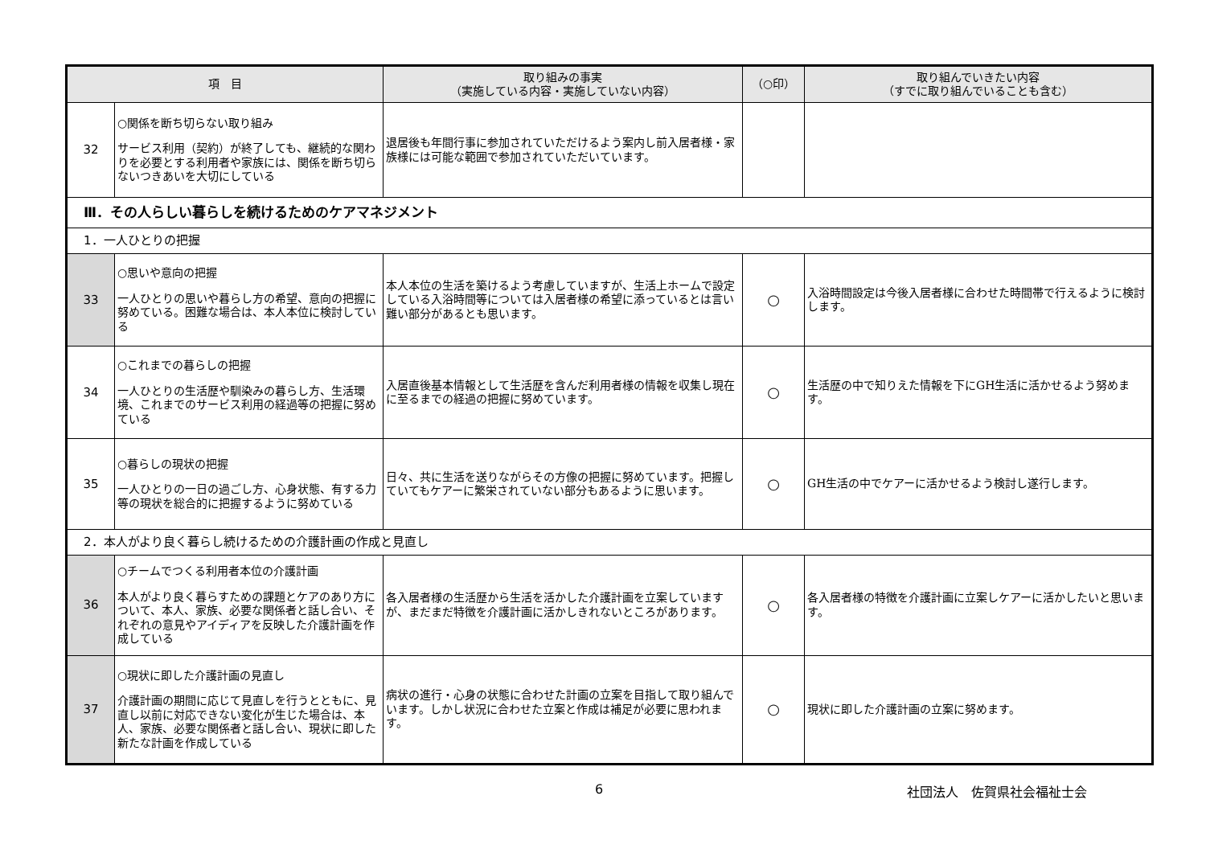| 項 目 | | 取り組みの事実 （実施している内容・実施していない内容） | （○印） | 取り組んでいきたい内容 （すでに取り組んでいることも含む） |
| --- | --- | --- | --- | --- |
| 32 | ○関係を断ち切らない取り組み サービス利用（契約）が終了しても、継続的な関わりを必要とする利用者や家族には、関係を断ち切らないつきあいを大切にしている | 退居後も年間行事に参加されていただけるよう案内し前入居者様・家族様には可能な範囲で参加されていただいています。 | | |
| Ⅲ．その人らしい暮らしを続けるためのケアマネジメント | | | | |
| 1．一人ひとりの把握 | | | | |
| 33 | ○思いや意向の把握 一人ひとりの思いや暮らし方の希望、意向の把握に努めている。困難な場合は、本人本位に検討している | 本人本位の生活を築けるよう考慮していますが、生活上ホームで設定している入浴時間等については入居者様の希望に添っているとは言い難い部分があるとも思います。 | ○ | 入浴時間設定は今後入居者様に合わせた時間帯で行えるように検討します。 |
| 34 | ○これまでの暮らしの把握 一人ひとりの生活歴や馴染みの暮らし方、生活環境、これまでのサービス利用の経過等の把握に努めている | 入居直後基本情報として生活歴を含んだ利用者様の情報を収集し現在に至るまでの経過の把握に努めています。 | ○ | 生活歴の中で知りえた情報を下にGH生活に活かせるよう努めます。 |
| 35 | ○暮らしの現状の把握 一人ひとりの一日の過ごし方、心身状態、有する力等の現状を総合的に把握するように努めている | 日々、共に生活を送りながらその方像の把握に努めています。把握していてもケアーに繁栄されていない部分もあるように思います。 | ○ | GH生活の中でケアーに活かせるよう検討し遂行します。 |
| 2．本人がより良く暮らし続けるための介護計画の作成と見直し | | | | |
| 36 | ○チームでつくる利用者本位の介護計画 本人がより良く暮らすための課題とケアのあり方について、本人、家族、必要な関係者と話し合い、それぞれの意見やアイディアを反映した介護計画を作成している | 各入居者様の生活歴から生活を活かした介護計画を立案していますが、まだまだ特徴を介護計画に活かしきれないところがあります。 | ○ | 各入居者様の特徴を介護計画に立案しケアーに活かしたいと思います。 |
| 37 | ○現状に即した介護計画の見直し 介護計画の期間に応じて見直しを行うとともに、見直し以前に対応できない変化が生じた場合は、本人、家族、必要な関係者と話し合い、現状に即した新たな計画を作成している | 病状の進行・心身の状態に合わせた計画の立案を目指して取り組んでいます。しかし状況に合わせた立案と作成は補足が必要に思われます。 | ○ | 現状に即した介護計画の立案に努めます。 |
6 社団法人　佐賀県社会福祉士会